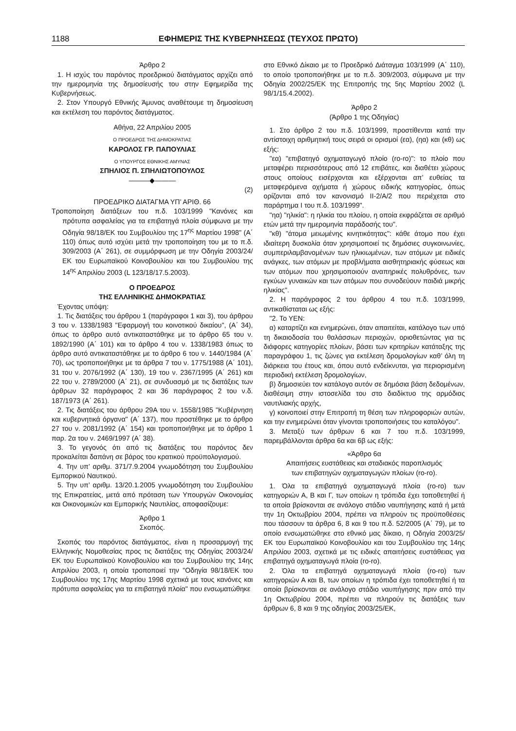1188 ΕΦΗΜΕΡΙΣ ΤΗΣ ΚΥΒΕΡΝΗΣΕΩΣ (ΤΕΥΧΟΣ ΠΡΩΤΟ)
Άρθρο 2
1. Η ισχύς του παρόντος προεδρικού διατάγματος αρχίζει από την ημερομηνία της δημοσίευσής του στην Εφημερίδα της Κυβερνήσεως.
2. Στον Υπουργό Εθνικής Άμυνας αναθέτουμε τη δημοσίευση και εκτέλεση του παρόντος διατάγματος.
Αθήνα, 22 Απριλίου 2005
Ο ΠΡΟΕΔΡΟΣ ΤΗΣ ΔΗΜΟΚΡΑΤΙΑΣ
ΚΑΡΟΛΟΣ ΓΡ. ΠΑΠΟΥΛΙΑΣ
Ο ΥΠΟΥΡΓΟΣ ΕΘΝΙΚΗΣ ΑΜΥΝΑΣ
ΣΠΗΛΙΟΣ Π. ΣΠΗΛΙΩΤΟΠΟΥΛΟΣ
———◆———
(2)
ΠΡΟΕΔΡΙΚΟ ΔΙΑΤΑΓΜΑ ΥΠ’ ΑΡΙΘ. 66
Τροποποίηση διατάξεων του π.δ. 103/1999 "Κανόνες και πρότυπα ασφαλείας για τα επιβατηγά πλοία σύμφωνα με την Οδηγία 98/18/ΕΚ του Συμβουλίου της 17<sup>ης</sup> Μαρτίου 1998" (Α΄ 110) όπως αυτό ισχύει μετά την τροποποίηση του με το π.δ. 309/2003 (Α΄ 261), σε συμμόρφωση με την Οδηγία 2003/24/ΕΚ του Ευρωπαϊκού Κοινοβουλίου και του Συμβουλίου της 14<sup>ης</sup> Απριλίου 2003 (L 123/18/17.5.2003).
Ο ΠΡΟΕΔΡΟΣ
ΤΗΣ ΕΛΛΗΝΙΚΗΣ ΔΗΜΟΚΡΑΤΙΑΣ
Έχοντας υπόψη:
1. Τις διατάξεις του άρθρου 1 (παράγραφοι 1 και 3), του άρθρου 3 του ν. 1338/1983 "Εφαρμογή του κοινοτικού δικαίου", (Α΄ 34), όπως το άρθρο αυτό αντικαταστάθηκε με το άρθρο 65 του ν. 1892/1990 (Α΄ 101) και το άρθρο 4 του ν. 1338/1983 όπως το άρθρο αυτό αντικαταστάθηκε με το άρθρο 6 του ν. 1440/1984 (Α΄ 70), ως τροποποιήθηκε με τα άρθρα 7 του ν. 1775/1988 (Α΄ 101), 31 του ν. 2076/1992 (Α΄ 130), 19 του ν. 2367/1995 (Α΄ 261) και 22 του ν. 2789/2000 (Α΄ 21), σε συνδυασμό με τις διατάξεις των άρθρων 32 παράγραφος 2 και 36 παράγραφος 2 του ν.δ. 187/1973 (Α΄ 261).
2. Τις διατάξεις του άρθρου 29Α του ν. 1558/1985 "Κυβέρνηση και κυβερνητικά όργανα" (Α΄ 137), που προστέθηκε με το άρθρο 27 του ν. 2081/1992 (Α΄ 154) και τροποποιήθηκε με το άρθρο 1 παρ. 2α του ν. 2469/1997 (Α΄ 38).
3. Το γεγονός ότι από τις διατάξεις του παρόντος δεν προκαλείται δαπάνη σε βάρος του κρατικού προϋπολογισμού.
4. Την υπ’ αριθμ. 371/7.9.2004 γνωμοδότηση του Συμβουλίου Εμπορικού Ναυτικού.
5. Την υπ’ αριθμ. 13/20.1.2005 γνωμοδότηση του Συμβουλίου της Επικρατείας, μετά από πρόταση των Υπουργών Οικονομίας και Οικονομικών και Εμπορικής Ναυτιλίας, αποφασίζουμε:
Άρθρο 1
Σκοπός.
Σκοπός του παρόντος διατάγματος, είναι η προσαρμογή της Ελληνικής Νομοθεσίας προς τις διατάξεις της Οδηγίας 2003/24/ΕΚ του Ευρωπαϊκού Κοινοβουλίου και του Συμβουλίου της 14ης Απριλίου 2003, η οποία τροποποιεί την "Οδηγία 98/18/ΕΚ του Συμβουλίου της 17ης Μαρτίου 1998 σχετικά με τους κανόνες και πρότυπα ασφαλείας για τα επιβατηγά πλοία" που ενσωματώθηκε
στο Εθνικό Δίκαιο με το Προεδρικό Διάταγμα 103/1999 (Α΄ 110), το οποίο τροποποιήθηκε με το π.δ. 309/2003, σύμφωνα με την Οδηγία 2002/25/ΕΚ της Επιτροπής της 5ης Μαρτίου 2002 (L 98/1/15.4.2002).
Άρθρο 2
(Άρθρο 1 της Οδηγίας)
1. Στο άρθρο 2 του π.δ. 103/1999, προστίθενται κατά την αντίστοιχη αριθμητική τους σειρά οι ορισμοί (εα), (ηα) και (κθ) ως εξής:
"εα) "επιβατηγό οχηματαγωγό πλοίο (ro-ro)": το πλοίο που μεταφέρει περισσότερους από 12 επιβάτες, και διαθέτει χώρους στους οποίους εισέρχονται και εξέρχονται απ’ ευθείας τα μεταφερόμενα οχήματα ή χώρους ειδικής κατηγορίας, όπως ορίζονται από τον κανονισμό ΙΙ-2/Α/2 που περιέχεται στο παράρτημα Ι του π.δ. 103/1999".
"ηα) "ηλικία": η ηλικία του πλοίου, η οποία εκφράζεται σε αριθμό ετών μετά την ημερομηνία παράδοσής του".
"κθ) "άτομα μειωμένης κινητικότητας": κάθε άτομο που έχει ιδιαίτερη δυσκολία όταν χρησιμοποιεί τις δημόσιες συγκοινωνίες, συμπεριλαμβανομένων των ηλικιωμένων, των ατόμων με ειδικές ανάγκες, των ατόμων με προβλήματα αισθητηριακής φύσεως και των ατόμων που χρησιμοποιούν αναπηρικές πολυθρόνες, των εγκύων γυναικών και των ατόμων που συνοδεύουν παιδιά μικρής ηλικίας".
2. Η παράγραφος 2 του άρθρου 4 του π.δ. 103/1999, αντικαθίσταται ως εξής:
"2. Το ΥΕΝ:
α) καταρτίζει και ενημερώνει, όταν απαιτείται, κατάλογο των υπό τη δικαιοδοσία του θαλάσσιων περιοχών, οριοθετώντας για τις διάφορες κατηγορίες πλοίων, βάσει των κριτηρίων κατάταξης της παραγράφου 1, τις ζώνες για εκτέλεση δρομολογίων καθ’ όλη τη διάρκεια του έτους και, όπου αυτό ενδείκνυται, για περιορισμένη περιοδική εκτέλεση δρομολογίων,
β) δημοσιεύει τον κατάλογο αυτόν σε δημόσια βάση δεδομένων, διαθέσιμη στην ιστοσελίδα του στο διαδίκτυο της αρμόδιας ναυτιλιακής αρχής,
γ) κοινοποιεί στην Επιτροπή τη θέση των πληροφοριών αυτών, και την ενημερώνει όταν γίνονται τροποποιήσεις του καταλόγου".
3. Μεταξύ των άρθρων 6 και 7 του π.δ. 103/1999, παρεμβάλλονται άρθρα 6α και 6β ως εξής:
«Άρθρο 6α
Απαιτήσεις ευστάθειας και σταδιακός παροπλισμός
των επιβατηγών οχηματαγωγών πλοίων (ro-ro).
1. Όλα τα επιβατηγά οχηματαγωγά πλοία (ro-ro) των κατηγοριών Α, Β και Γ, των οποίων η τρόπιδα έχει τοποθετηθεί ή τα οποία βρίσκονται σε ανάλογο στάδιο ναυπήγησης κατά ή μετά την 1η Οκτωβρίου 2004, πρέπει να πληρούν τις προϋποθέσεις που τάσσουν τα άρθρα 6, 8 και 9 του π.δ. 52/2005 (Α΄ 79), με το οποίο ενσωματώθηκε στο εθνικό μας δίκαιο, η Οδηγία 2003/25/ΕΚ του Ευρωπαϊκού Κοινοβουλίου και του Συμβουλίου της 14ης Απριλίου 2003, σχετικά με τις ειδικές απαιτήσεις ευστάθειας για επιβατηγά οχηματαγωγά πλοία (ro-ro).
2. Όλα τα επιβατηγά οχηματαγωγά πλοία (ro-ro) των κατηγοριών Α και Β, των οποίων η τρόπιδα έχει τοποθετηθεί ή τα οποία βρίσκονται σε ανάλογο στάδιο ναυπήγησης πριν από την 1η Οκτωβρίου 2004, πρέπει να πληρούν τις διατάξεις των άρθρων 6, 8 και 9 της οδηγίας 2003/25/ΕΚ,